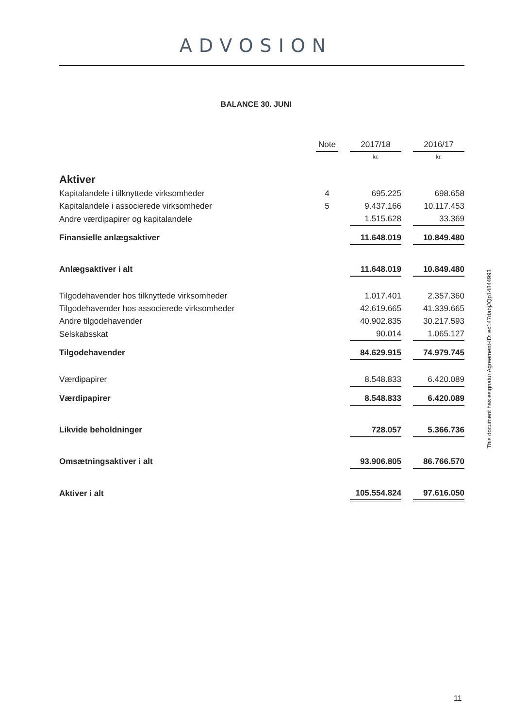ADVOSION
BALANCE 30. JUNI
| | Note | | 2017/18 | | 2016/17 |
| --- | --- | --- | --- | --- | --- |
| | | | kr. | | kr. |
| Aktiver | | | | | |
| Kapitalandele i tilknyttede virksomheder | 4 | | 695.225 | | 698.658 |
| Kapitalandele i associerede virksomheder | 5 | | 9.437.166 | | 10.117.453 |
| Andre værdipapirer og kapitalandele | | | 1.515.628 | | 33.369 |
| Finansielle anlægsaktiver | | | 11.648.019 | | 10.849.480 |
| Anlægsaktiver i alt | | | 11.648.019 | | 10.849.480 |
| Tilgodehavender hos tilknyttede virksomheder | | | 1.017.401 | | 2.357.360 |
| Tilgodehavender hos associerede virksomheder | | | 42.619.665 | | 41.339.665 |
| Andre tilgodehavender | | | 40.902.835 | | 30.217.593 |
| Selskabsskat | | | 90.014 | | 1.065.127 |
| Tilgodehavender | | | 84.629.915 | | 74.979.745 |
| Værdipapirer | | | 8.548.833 | | 6.420.089 |
| Værdipapirer | | | 8.548.833 | | 6.420.089 |
| Likvide beholdninger | | | 728.057 | | 5.366.736 |
| Omsætningsaktiver i alt | | | 93.906.805 | | 86.766.570 |
| Aktiver i alt | | | 105.554.824 | | 97.616.050 |
This document has esignatur Agreement-ID: ec147dabjJQp14844993
11